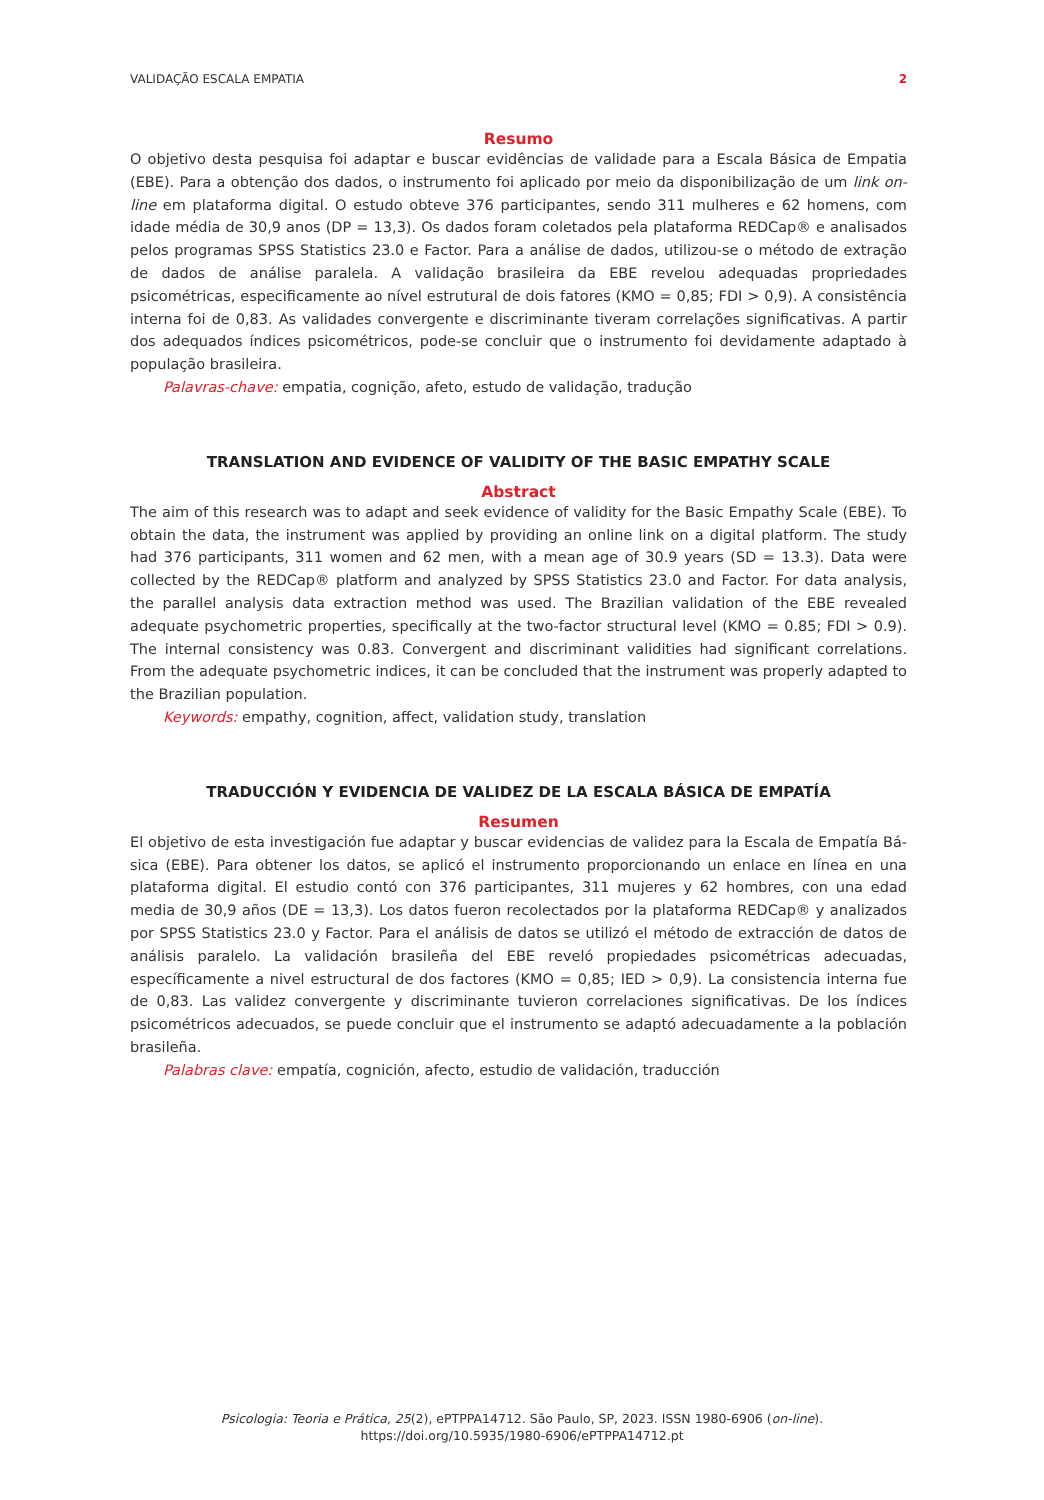VALIDAÇÃO ESCALA EMPATIA 2
Resumo
O objetivo desta pesquisa foi adaptar e buscar evidências de validade para a Escala Básica de Empatia (EBE). Para a obtenção dos dados, o instrumento foi aplicado por meio da disponibilização de um link on-line em plataforma digital. O estudo obteve 376 participantes, sendo 311 mulheres e 62 homens, com idade média de 30,9 anos (DP = 13,3). Os dados foram coletados pela plataforma REDCap® e analisados pelos programas SPSS Statistics 23.0 e Factor. Para a análise de dados, utilizou-se o método de extração de dados de análise paralela. A validação brasileira da EBE revelou adequadas propriedades psicométricas, especificamente ao nível estrutural de dois fatores (KMO = 0,85; FDI > 0,9). A consistência interna foi de 0,83. As validades convergente e discriminante tiveram correlações significativas. A partir dos adequados índices psicométricos, pode-se concluir que o instrumento foi devidamente adaptado à população brasileira.
Palavras-chave: empatia, cognição, afeto, estudo de validação, tradução
TRANSLATION AND EVIDENCE OF VALIDITY OF THE BASIC EMPATHY SCALE
Abstract
The aim of this research was to adapt and seek evidence of validity for the Basic Empathy Scale (EBE). To obtain the data, the instrument was applied by providing an online link on a digital platform. The study had 376 participants, 311 women and 62 men, with a mean age of 30.9 years (SD = 13.3). Data were collected by the REDCap® platform and analyzed by SPSS Statistics 23.0 and Factor. For data analysis, the parallel analysis data extraction method was used. The Brazilian validation of the EBE revealed adequate psychometric properties, specifically at the two-factor structural level (KMO = 0.85; FDI > 0.9). The internal consistency was 0.83. Convergent and discriminant validities had significant correlations. From the adequate psychometric indices, it can be concluded that the instrument was properly adapted to the Brazilian population.
Keywords: empathy, cognition, affect, validation study, translation
TRADUCCIÓN Y EVIDENCIA DE VALIDEZ DE LA ESCALA BÁSICA DE EMPATÍA
Resumen
El objetivo de esta investigación fue adaptar y buscar evidencias de validez para la Escala de Empatía Bá-sica (EBE). Para obtener los datos, se aplicó el instrumento proporcionando un enlace en línea en una plataforma digital. El estudio contó con 376 participantes, 311 mujeres y 62 hombres, con una edad media de 30,9 años (DE = 13,3). Los datos fueron recolectados por la plataforma REDCap® y analizados por SPSS Statistics 23.0 y Factor. Para el análisis de datos se utilizó el método de extracción de datos de análisis paralelo. La validación brasileña del EBE reveló propiedades psicométricas adecuadas, específicamente a nivel estructural de dos factores (KMO = 0,85; IED > 0,9). La consistencia interna fue de 0,83. Las validez convergente y discriminante tuvieron correlaciones significativas. De los índices psicométricos adecuados, se puede concluir que el instrumento se adaptó adecuadamente a la población brasileña.
Palabras clave: empatía, cognición, afecto, estudio de validación, traducción
Psicologia: Teoria e Prática, 25(2), ePTPPA14712. São Paulo, SP, 2023. ISSN 1980-6906 (on-line).
https://doi.org/10.5935/1980-6906/ePTPPA14712.pt